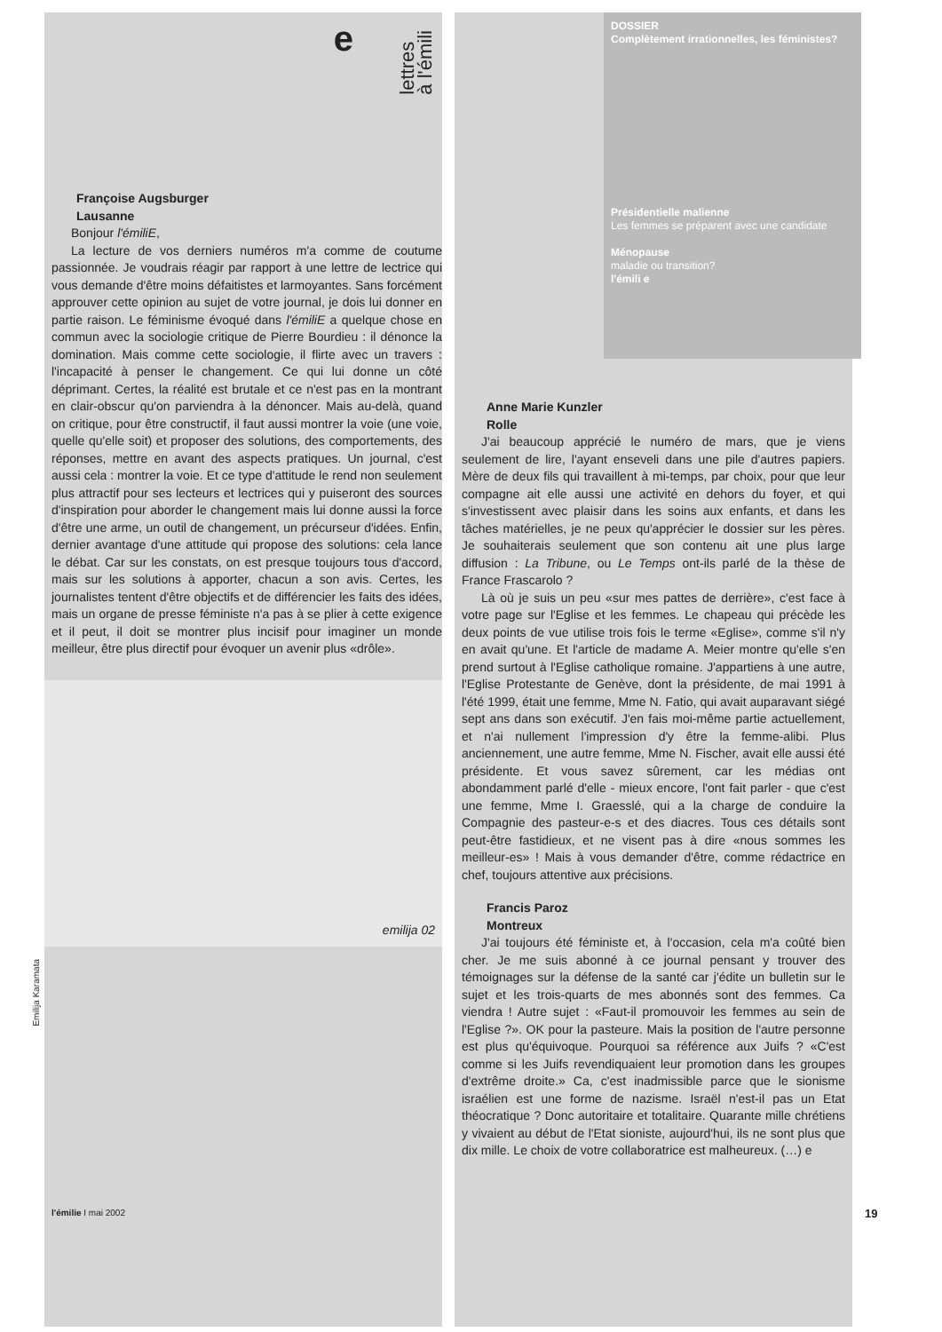Emilija Karamata
e
lettres
à l'émili
Françoise Augsburger
Lausanne
Bonjour l'émiliE,
La lecture de vos derniers numéros m'a comme de coutume passionnée. Je voudrais réagir par rapport à une lettre de lectrice qui vous demande d'être moins défaitistes et larmoyantes. Sans forcément approuver cette opinion au sujet de votre journal, je dois lui donner en partie raison. Le féminisme évoqué dans l'émiliE a quelque chose en commun avec la sociologie critique de Pierre Bourdieu : il dénonce la domination. Mais comme cette sociologie, il flirte avec un travers : l'incapacité à penser le changement. Ce qui lui donne un côté déprimant. Certes, la réalité est brutale et ce n'est pas en la montrant en clair-obscur qu'on parviendra à la dénoncer. Mais au-delà, quand on critique, pour être constructif, il faut aussi montrer la voie (une voie, quelle qu'elle soit) et proposer des solutions, des comportements, des réponses, mettre en avant des aspects pratiques. Un journal, c'est aussi cela : montrer la voie. Et ce type d'attitude le rend non seulement plus attractif pour ses lecteurs et lectrices qui y puiseront des sources d'inspiration pour aborder le changement mais lui donne aussi la force d'être une arme, un outil de changement, un précurseur d'idées. Enfin, dernier avantage d'une attitude qui propose des solutions: cela lance le débat. Car sur les constats, on est presque toujours tous d'accord, mais sur les solutions à apporter, chacun a son avis. Certes, les journalistes tentent d'être objectifs et de différencier les faits des idées, mais un organe de presse féministe n'a pas à se plier à cette exigence et il peut, il doit se montrer plus incisif pour imaginer un monde meilleur, être plus directif pour évoquer un avenir plus «drôle».
emilija 02
l'émilie I mai 2002
DOSSIER
Complètement irrationnelles, les féministes?
Présidentielle malienne
Les femmes se préparent avec une candidate
Ménopause
maladie ou transition?
l'émili e
Anne Marie Kunzler
Rolle
J'ai beaucoup apprécié le numéro de mars, que je viens seulement de lire, l'ayant enseveli dans une pile d'autres papiers. Mère de deux fils qui travaillent à mi-temps, par choix, pour que leur compagne ait elle aussi une activité en dehors du foyer, et qui s'investissent avec plaisir dans les soins aux enfants, et dans les tâches matérielles, je ne peux qu'apprécier le dossier sur les pères. Je souhaiterais seulement que son contenu ait une plus large diffusion : La Tribune, ou Le Temps ont-ils parlé de la thèse de France Frascarolo ?
Là où je suis un peu «sur mes pattes de derrière», c'est face à votre page sur l'Eglise et les femmes. Le chapeau qui précède les deux points de vue utilise trois fois le terme «Eglise», comme s'il n'y en avait qu'une. Et l'article de madame A. Meier montre qu'elle s'en prend surtout à l'Eglise catholique romaine. J'appartiens à une autre, l'Eglise Protestante de Genève, dont la présidente, de mai 1991 à l'été 1999, était une femme, Mme N. Fatio, qui avait auparavant siégé sept ans dans son exécutif. J'en fais moi-même partie actuellement, et n'ai nullement l'impression d'y être la femme-alibi. Plus anciennement, une autre femme, Mme N. Fischer, avait elle aussi été présidente. Et vous savez sûrement, car les médias ont abondamment parlé d'elle - mieux encore, l'ont fait parler - que c'est une femme, Mme I. Graesslé, qui a la charge de conduire la Compagnie des pasteur-e-s et des diacres. Tous ces détails sont peut-être fastidieux, et ne visent pas à dire «nous sommes les meilleur-es» ! Mais à vous demander d'être, comme rédactrice en chef, toujours attentive aux précisions.
Francis Paroz
Montreux
J'ai toujours été féministe et, à l'occasion, cela m'a coûté bien cher. Je me suis abonné à ce journal pensant y trouver des témoignages sur la défense de la santé car j'édite un bulletin sur le sujet et les trois-quarts de mes abonnés sont des femmes. Ca viendra ! Autre sujet : «Faut-il promouvoir les femmes au sein de l'Eglise ?». OK pour la pasteure. Mais la position de l'autre personne est plus qu'équivoque. Pourquoi sa référence aux Juifs ? «C'est comme si les Juifs revendiquaient leur promotion dans les groupes d'extrême droite.» Ca, c'est inadmissible parce que le sionisme israélien est une forme de nazisme. Israël n'est-il pas un Etat théocratique ? Donc autoritaire et totalitaire. Quarante mille chrétiens y vivaient au début de l'Etat sioniste, aujourd'hui, ils ne sont plus que dix mille. Le choix de votre collaboratrice est malheureux. (…) e
19